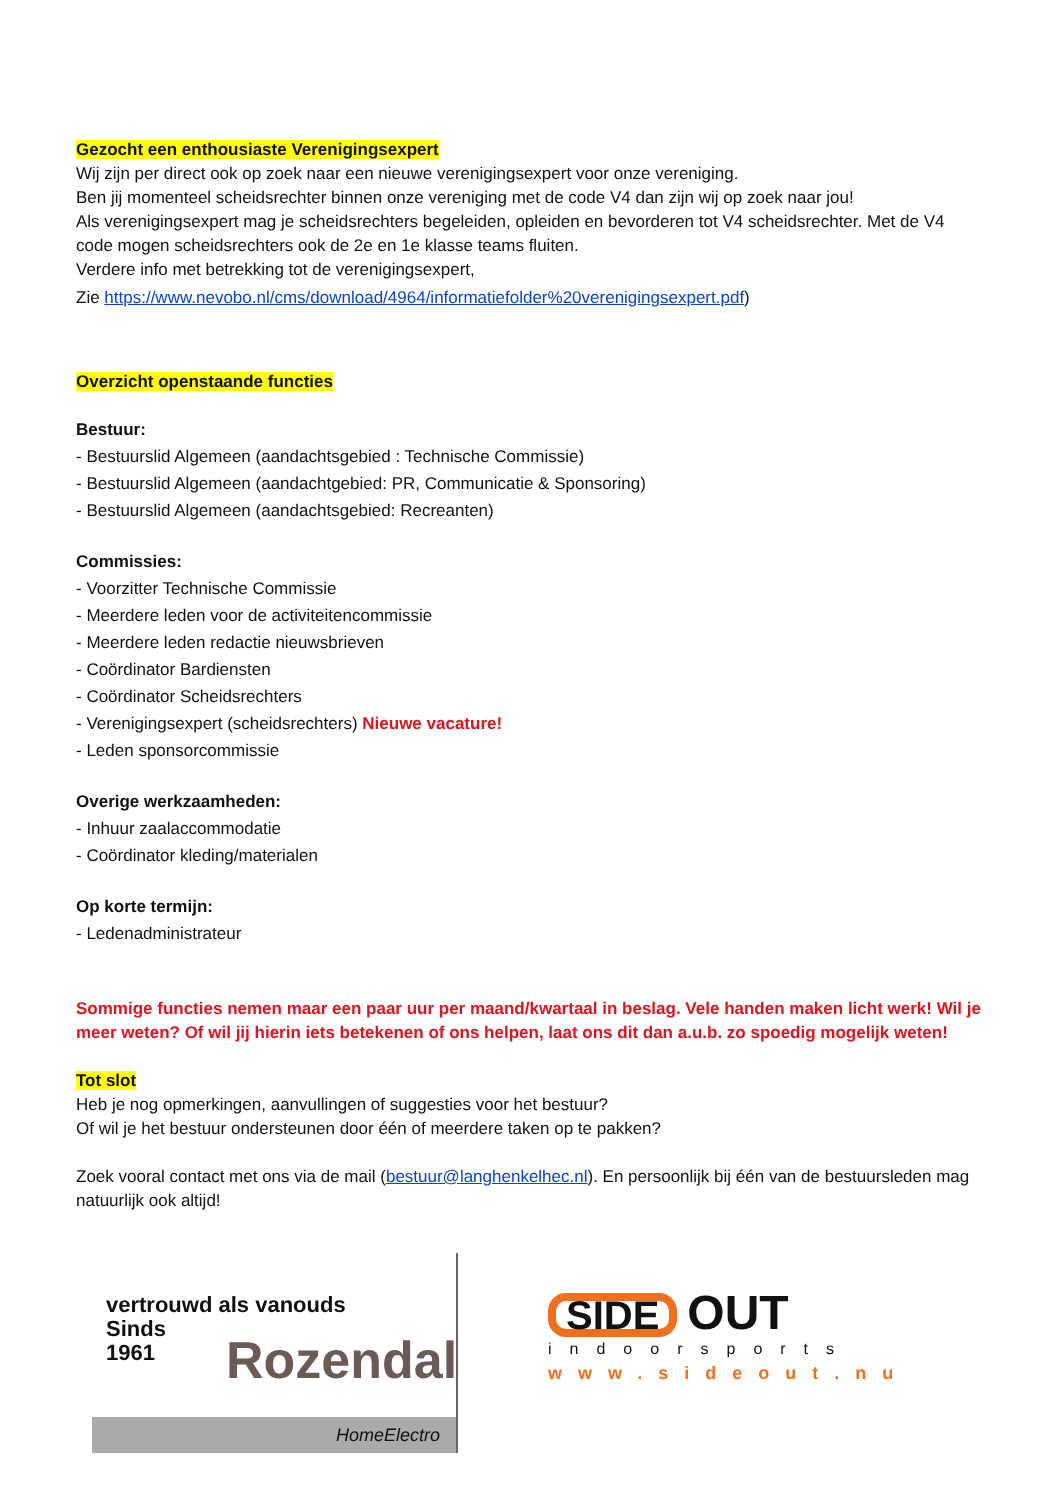Gezocht een enthousiaste Verenigingsexpert
Wij zijn per direct ook op zoek naar een nieuwe verenigingsexpert voor onze vereniging.
Ben jij momenteel scheidsrechter binnen onze vereniging met de code V4 dan zijn wij op zoek naar jou!
Als verenigingsexpert mag je scheidsrechters begeleiden, opleiden en bevorderen tot V4 scheidsrechter. Met de V4 code mogen scheidsrechters ook de 2e en 1e klasse teams fluiten.
Verdere info met betrekking tot de verenigingsexpert,
Zie https://www.nevobo.nl/cms/download/4964/informatiefolder%20verenigingsexpert.pdf)
Overzicht openstaande functies
Bestuur:
- Bestuurslid Algemeen (aandachtsgebied : Technische Commissie)
- Bestuurslid Algemeen (aandachtgebied: PR, Communicatie & Sponsoring)
- Bestuurslid Algemeen (aandachtsgebied: Recreanten)
Commissies:
- Voorzitter Technische Commissie
- Meerdere leden voor de activiteitencommissie
- Meerdere leden redactie nieuwsbrieven
- Coördinator Bardiensten
- Coördinator Scheidsrechters
- Verenigingsexpert (scheidsrechters) Nieuwe vacature!
- Leden sponsorcommissie
Overige werkzaamheden:
- Inhuur zaalaccommodatie
- Coördinator kleding/materialen
Op korte termijn:
- Ledenadministrateur
Sommige functies nemen maar een paar uur per maand/kwartaal in beslag. Vele handen maken licht werk! Wil je meer weten? Of wil jij hierin iets betekenen of ons helpen, laat ons dit dan a.u.b. zo spoedig mogelijk weten!
Tot slot
Heb je nog opmerkingen, aanvullingen of suggesties voor het bestuur?
Of wil je het bestuur ondersteunen door één of meerdere taken op te pakken?
Zoek vooral contact met ons via de mail (bestuur@langhenkelhec.nl). En persoonlijk bij één van de bestuursleden mag natuurlijk ook altijd!
vertrouwd als vanouds
Sinds
1961
Rozendal
HomeElectro
SIDE OUT
indoorsports
www.sideout.nu